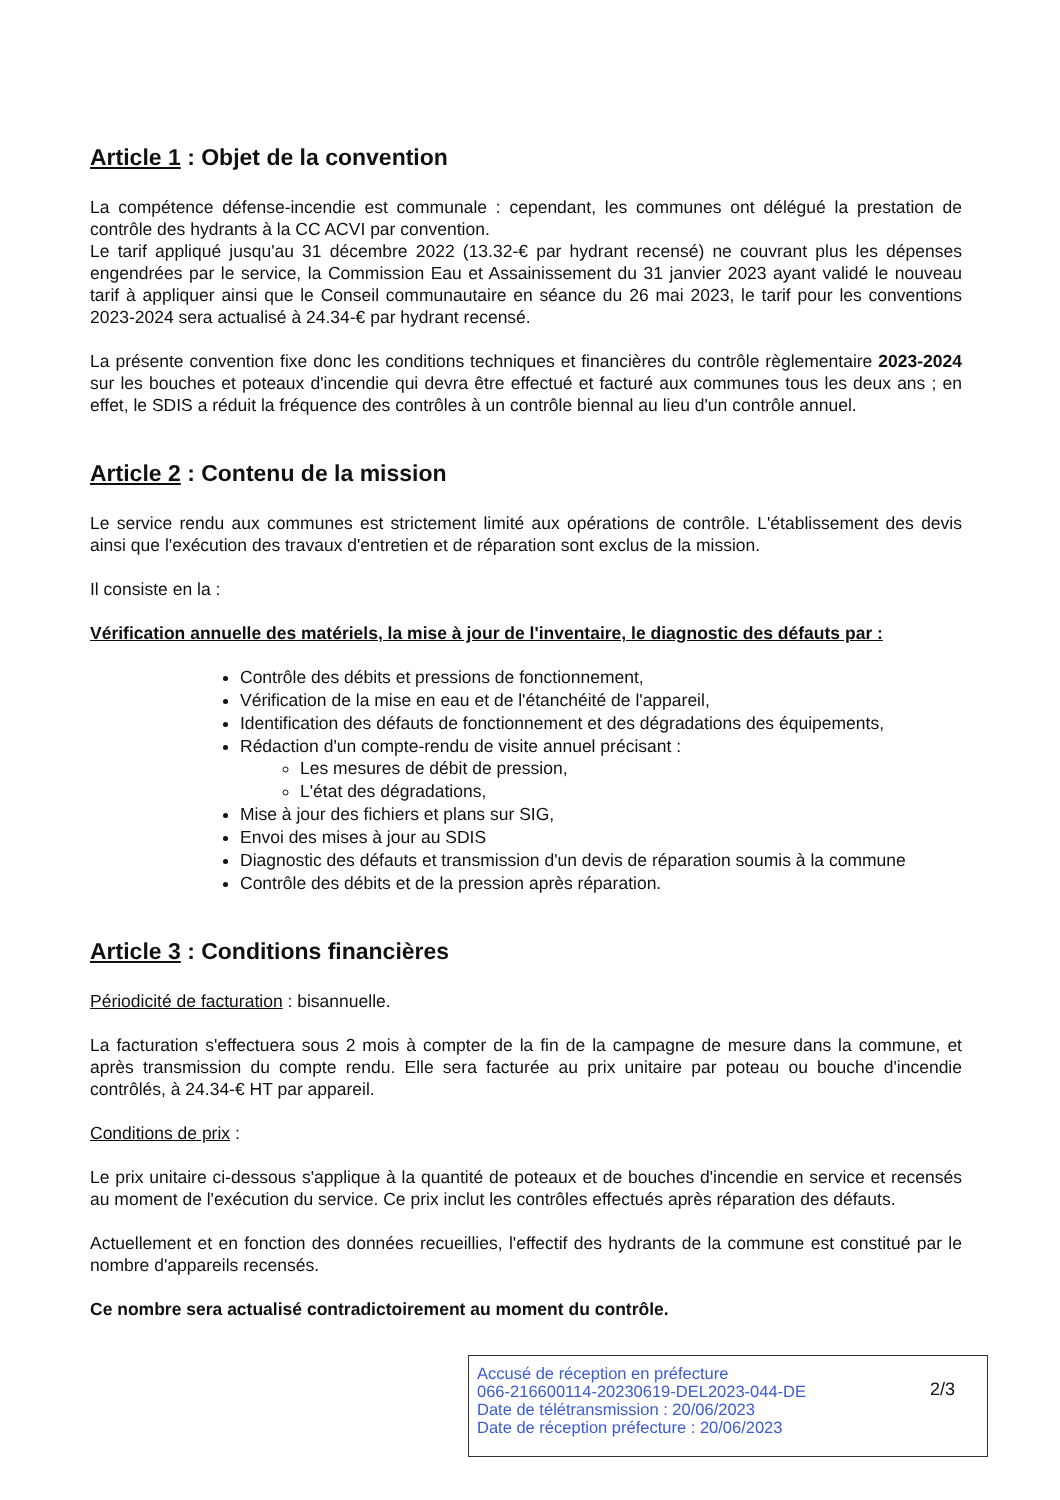Article 1 : Objet de la convention
La compétence défense-incendie est communale : cependant, les communes ont délégué la prestation de contrôle des hydrants à la CC ACVI par convention.
Le tarif appliqué jusqu'au 31 décembre 2022 (13.32-€ par hydrant recensé) ne couvrant plus les dépenses engendrées par le service, la Commission Eau et Assainissement du 31 janvier 2023 ayant validé le nouveau tarif à appliquer ainsi que le Conseil communautaire en séance du 26 mai 2023, le tarif pour les conventions 2023-2024 sera actualisé à 24.34-€ par hydrant recensé.
La présente convention fixe donc les conditions techniques et financières du contrôle règlementaire 2023-2024 sur les bouches et poteaux d'incendie qui devra être effectué et facturé aux communes tous les deux ans ; en effet, le SDIS a réduit la fréquence des contrôles à un contrôle biennal au lieu d'un contrôle annuel.
Article 2 : Contenu de la mission
Le service rendu aux communes est strictement limité aux opérations de contrôle. L'établissement des devis ainsi que l'exécution des travaux d'entretien et de réparation sont exclus de la mission.
Il consiste en la :
Vérification annuelle des matériels, la mise à jour de l'inventaire, le diagnostic des défauts par :
Contrôle des débits et pressions de fonctionnement,
Vérification de la mise en eau et de l'étanchéité de l'appareil,
Identification des défauts de fonctionnement et des dégradations des équipements,
Rédaction d'un compte-rendu de visite annuel précisant :
Les mesures de débit de pression,
L'état des dégradations,
Mise à jour des fichiers et plans sur SIG,
Envoi des mises à jour au SDIS
Diagnostic des défauts et transmission d'un devis de réparation soumis à la commune
Contrôle des débits et de la pression après réparation.
Article 3 : Conditions financières
Périodicité de facturation : bisannuelle.
La facturation s'effectuera sous 2 mois à compter de la fin de la campagne de mesure dans la commune, et après transmission du compte rendu. Elle sera facturée au prix unitaire par poteau ou bouche d'incendie contrôlés, à 24.34-€ HT par appareil.
Conditions de prix :
Le prix unitaire ci-dessous s'applique à la quantité de poteaux et de bouches d'incendie en service et recensés au moment de l'exécution du service. Ce prix inclut les contrôles effectués après réparation des défauts.
Actuellement et en fonction des données recueillies, l'effectif des hydrants de la commune est constitué par le nombre d'appareils recensés.
Ce nombre sera actualisé contradictoirement au moment du contrôle.
Accusé de réception en préfecture
066-216600114-20230619-DEL2023-044-DE
Date de télétransmission : 20/06/2023
Date de réception préfecture : 20/06/2023
2/3